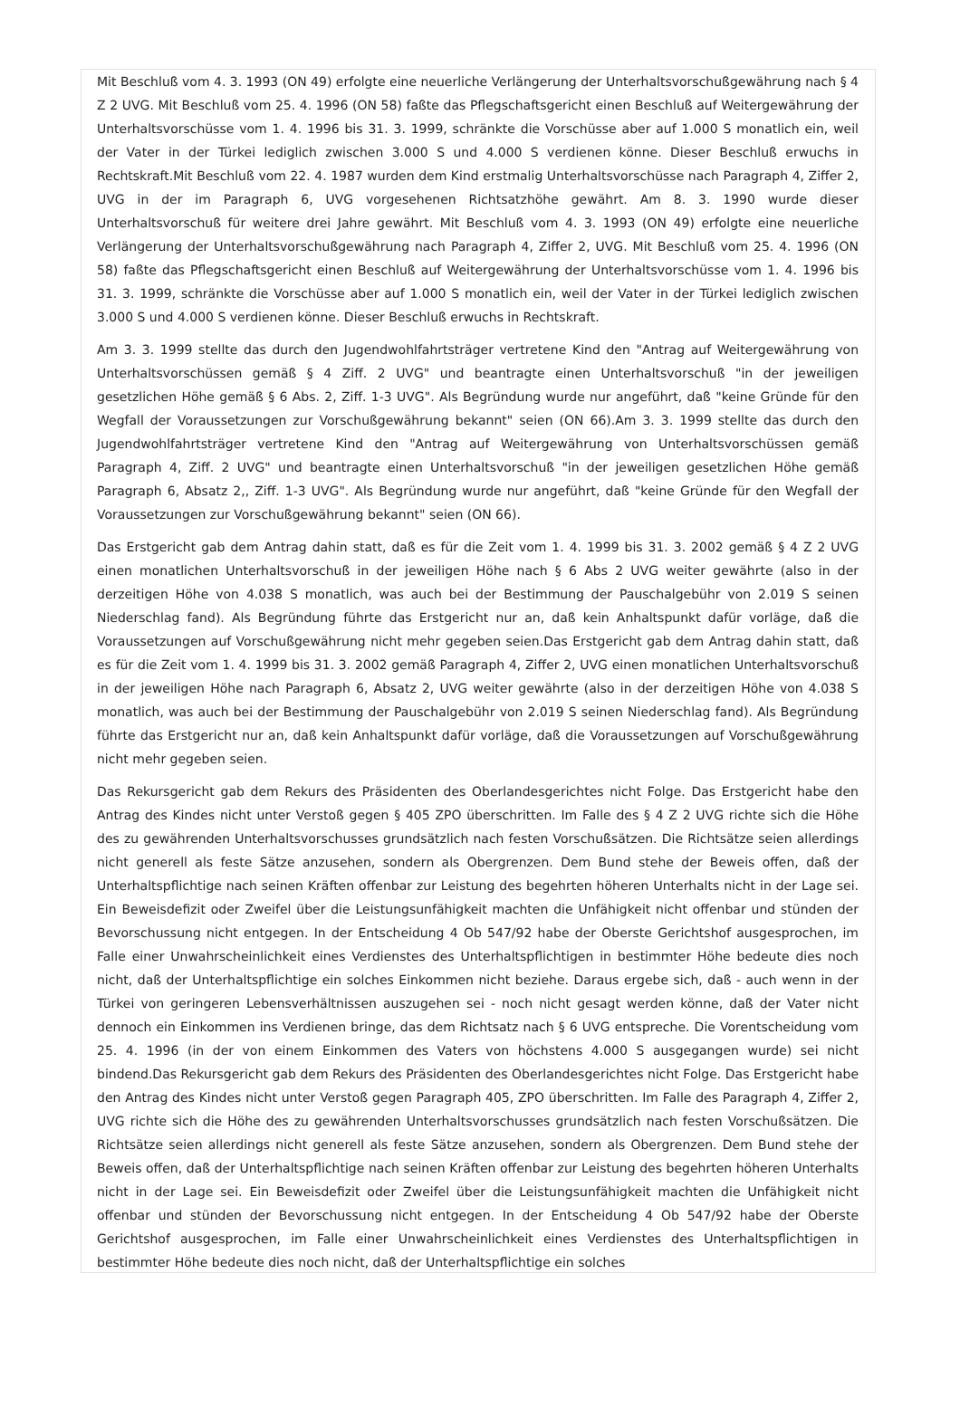Mit Beschluß vom 4. 3. 1993 (ON 49) erfolgte eine neuerliche Verlängerung der Unterhaltsvorschußgewährung nach § 4 Z 2 UVG. Mit Beschluß vom 25. 4. 1996 (ON 58) faßte das Pflegschaftsgericht einen Beschluß auf Weitergewährung der Unterhaltsvorschüsse vom 1. 4. 1996 bis 31. 3. 1999, schränkte die Vorschüsse aber auf 1.000 S monatlich ein, weil der Vater in der Türkei lediglich zwischen 3.000 S und 4.000 S verdienen könne. Dieser Beschluß erwuchs in Rechtskraft.Mit Beschluß vom 22. 4. 1987 wurden dem Kind erstmalig Unterhaltsvorschüsse nach Paragraph 4, Ziffer 2, UVG in der im Paragraph 6, UVG vorgesehenen Richtsatzhöhe gewährt. Am 8. 3. 1990 wurde dieser Unterhaltsvorschuß für weitere drei Jahre gewährt. Mit Beschluß vom 4. 3. 1993 (ON 49) erfolgte eine neuerliche Verlängerung der Unterhaltsvorschußgewährung nach Paragraph 4, Ziffer 2, UVG. Mit Beschluß vom 25. 4. 1996 (ON 58) faßte das Pflegschaftsgericht einen Beschluß auf Weitergewährung der Unterhaltsvorschüsse vom 1. 4. 1996 bis 31. 3. 1999, schränkte die Vorschüsse aber auf 1.000 S monatlich ein, weil der Vater in der Türkei lediglich zwischen 3.000 S und 4.000 S verdienen könne. Dieser Beschluß erwuchs in Rechtskraft.
Am 3. 3. 1999 stellte das durch den Jugendwohlfahrtsträger vertretene Kind den "Antrag auf Weitergewährung von Unterhaltsvorschüssen gemäß § 4 Ziff. 2 UVG" und beantragte einen Unterhaltsvorschuß "in der jeweiligen gesetzlichen Höhe gemäß § 6 Abs. 2, Ziff. 1-3 UVG". Als Begründung wurde nur angeführt, daß "keine Gründe für den Wegfall der Voraussetzungen zur Vorschußgewährung bekannt" seien (ON 66).Am 3. 3. 1999 stellte das durch den Jugendwohlfahrtsträger vertretene Kind den "Antrag auf Weitergewährung von Unterhaltsvorschüssen gemäß Paragraph 4, Ziff. 2 UVG" und beantragte einen Unterhaltsvorschuß "in der jeweiligen gesetzlichen Höhe gemäß Paragraph 6, Absatz 2,, Ziff. 1-3 UVG". Als Begründung wurde nur angeführt, daß "keine Gründe für den Wegfall der Voraussetzungen zur Vorschußgewährung bekannt" seien (ON 66).
Das Erstgericht gab dem Antrag dahin statt, daß es für die Zeit vom 1. 4. 1999 bis 31. 3. 2002 gemäß § 4 Z 2 UVG einen monatlichen Unterhaltsvorschuß in der jeweiligen Höhe nach § 6 Abs 2 UVG weiter gewährte (also in der derzeitigen Höhe von 4.038 S monatlich, was auch bei der Bestimmung der Pauschalgebühr von 2.019 S seinen Niederschlag fand). Als Begründung führte das Erstgericht nur an, daß kein Anhaltspunkt dafür vorläge, daß die Voraussetzungen auf Vorschußgewährung nicht mehr gegeben seien.Das Erstgericht gab dem Antrag dahin statt, daß es für die Zeit vom 1. 4. 1999 bis 31. 3. 2002 gemäß Paragraph 4, Ziffer 2, UVG einen monatlichen Unterhaltsvorschuß in der jeweiligen Höhe nach Paragraph 6, Absatz 2, UVG weiter gewährte (also in der derzeitigen Höhe von 4.038 S monatlich, was auch bei der Bestimmung der Pauschalgebühr von 2.019 S seinen Niederschlag fand). Als Begründung führte das Erstgericht nur an, daß kein Anhaltspunkt dafür vorläge, daß die Voraussetzungen auf Vorschußgewährung nicht mehr gegeben seien.
Das Rekursgericht gab dem Rekurs des Präsidenten des Oberlandesgerichtes nicht Folge. Das Erstgericht habe den Antrag des Kindes nicht unter Verstoß gegen § 405 ZPO überschritten. Im Falle des § 4 Z 2 UVG richte sich die Höhe des zu gewährenden Unterhaltsvorschusses grundsätzlich nach festen Vorschußsätzen. Die Richtsätze seien allerdings nicht generell als feste Sätze anzusehen, sondern als Obergrenzen. Dem Bund stehe der Beweis offen, daß der Unterhaltspflichtige nach seinen Kräften offenbar zur Leistung des begehrten höheren Unterhalts nicht in der Lage sei. Ein Beweisdefizit oder Zweifel über die Leistungsunfähigkeit machten die Unfähigkeit nicht offenbar und stünden der Bevorschussung nicht entgegen. In der Entscheidung 4 Ob 547/92 habe der Oberste Gerichtshof ausgesprochen, im Falle einer Unwahrscheinlichkeit eines Verdienstes des Unterhaltspflichtigen in bestimmter Höhe bedeute dies noch nicht, daß der Unterhaltspflichtige ein solches Einkommen nicht beziehe. Daraus ergebe sich, daß - auch wenn in der Türkei von geringeren Lebensverhältnissen auszugehen sei - noch nicht gesagt werden könne, daß der Vater nicht dennoch ein Einkommen ins Verdienen bringe, das dem Richtsatz nach § 6 UVG entspreche. Die Vorentscheidung vom 25. 4. 1996 (in der von einem Einkommen des Vaters von höchstens 4.000 S ausgegangen wurde) sei nicht bindend.Das Rekursgericht gab dem Rekurs des Präsidenten des Oberlandesgerichtes nicht Folge. Das Erstgericht habe den Antrag des Kindes nicht unter Verstoß gegen Paragraph 405, ZPO überschritten. Im Falle des Paragraph 4, Ziffer 2, UVG richte sich die Höhe des zu gewährenden Unterhaltsvorschusses grundsätzlich nach festen Vorschußsätzen. Die Richtsätze seien allerdings nicht generell als feste Sätze anzusehen, sondern als Obergrenzen. Dem Bund stehe der Beweis offen, daß der Unterhaltspflichtige nach seinen Kräften offenbar zur Leistung des begehrten höheren Unterhalts nicht in der Lage sei. Ein Beweisdefizit oder Zweifel über die Leistungsunfähigkeit machten die Unfähigkeit nicht offenbar und stünden der Bevorschussung nicht entgegen. In der Entscheidung 4 Ob 547/92 habe der Oberste Gerichtshof ausgesprochen, im Falle einer Unwahrscheinlichkeit eines Verdienstes des Unterhaltspflichtigen in bestimmter Höhe bedeute dies noch nicht, daß der Unterhaltspflichtige ein solches